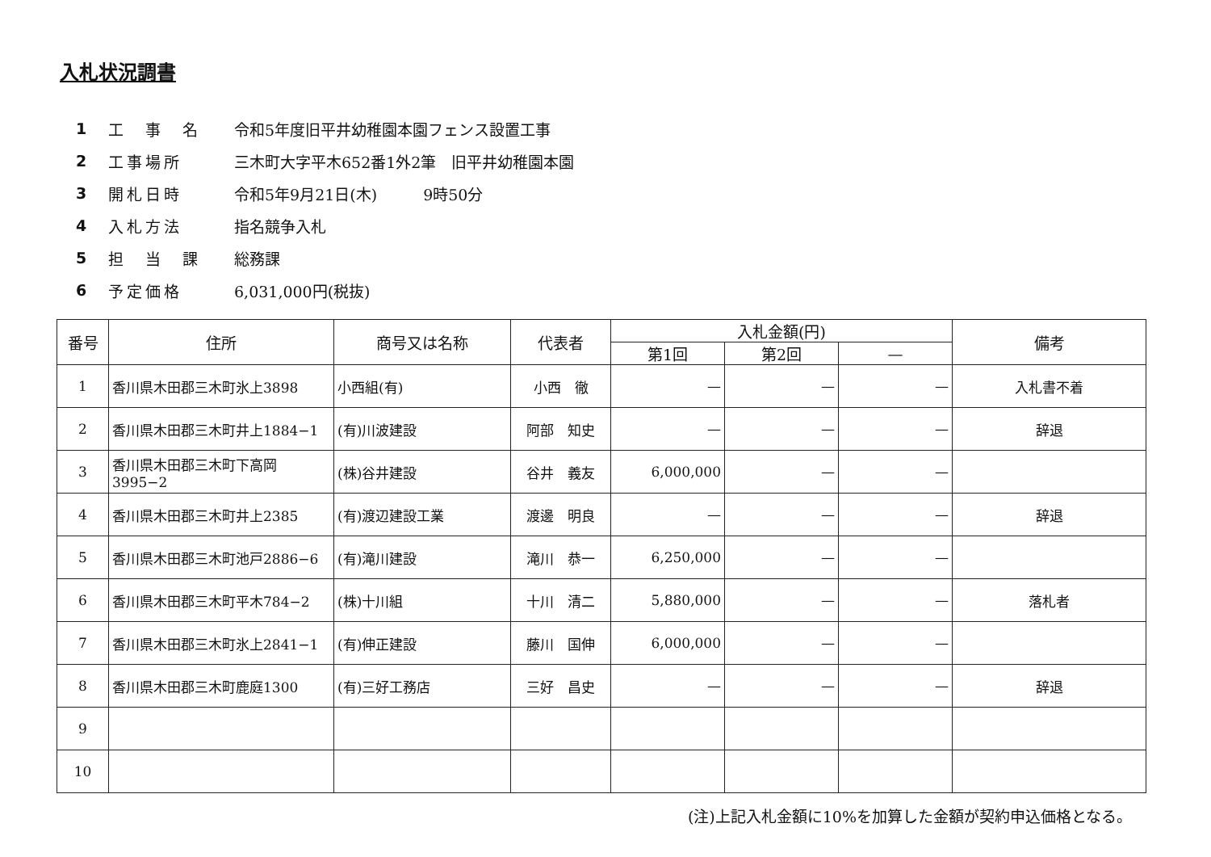入札状況調書
1 工　事　名 令和5年度旧平井幼稚園本園フェンス設置工事
2 工事場所 三木町大字平木652番1外2筆　旧平井幼稚園本園
3 開札日時 令和5年9月21日(木)　　　9時50分
4 入札方法 指名競争入札
5 担　当　課 総務課
6 予定価格 6,031,000円(税抜)
| 番号 | 住所 | 商号又は名称 | 代表者 | 入札金額(円) | | | 備考 |
| --- | --- | --- | --- | --- | --- | --- | --- |
| | | | | 第1回 | 第2回 | — | |
| 1 | 香川県木田郡三木町氷上3898 | 小西組(有) | 小西 徹 | — | — | — | 入札書不着 |
| 2 | 香川県木田郡三木町井上1884−1 | (有)川波建設 | 阿部 知史 | — | — | — | 辞退 |
| 3 | 香川県木田郡三木町下高岡3995−2 | (株)谷井建設 | 谷井 義友 | 6,000,000 | — | — | |
| 4 | 香川県木田郡三木町井上2385 | (有)渡辺建設工業 | 渡邊 明良 | — | — | — | 辞退 |
| 5 | 香川県木田郡三木町池戸2886−6 | (有)滝川建設 | 滝川 恭一 | 6,250,000 | — | — | |
| 6 | 香川県木田郡三木町平木784−2 | (株)十川組 | 十川 清二 | 5,880,000 | — | — | 落札者 |
| 7 | 香川県木田郡三木町氷上2841−1 | (有)伸正建設 | 藤川 国伸 | 6,000,000 | — | — | |
| 8 | 香川県木田郡三木町鹿庭1300 | (有)三好工務店 | 三好 昌史 | — | — | — | 辞退 |
| 9 | | | | | | | |
| 10 | | | | | | | |
(注)上記入札金額に10%を加算した金額が契約申込価格となる。